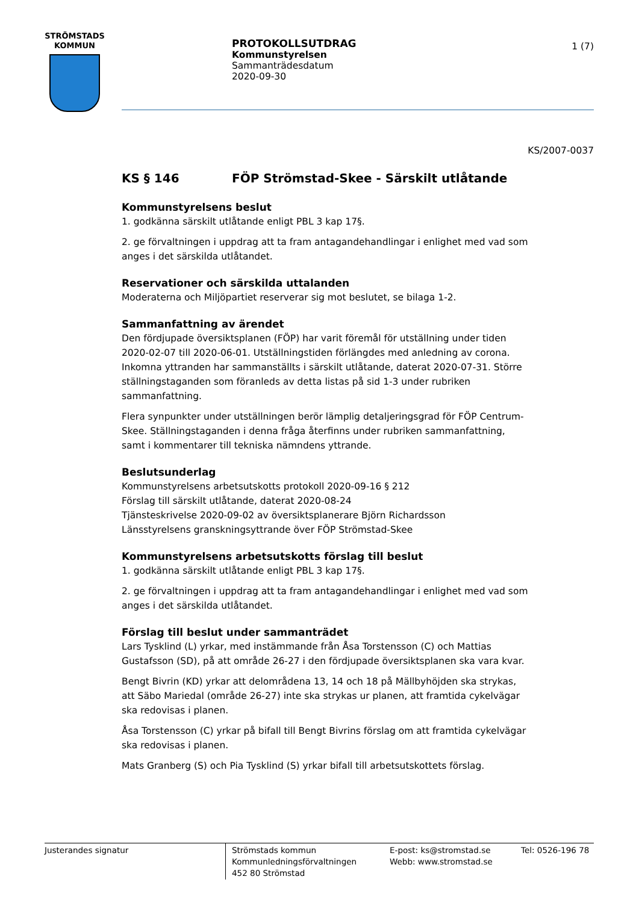STRÖMSTADS
KOMMUN
PROTOKOLLSUTDRAG
Kommunstyrelsen
Sammanträdesdatum
2020-09-30
1 (7)
KS/2007-0037
KS § 146 FÖP Strömstad-Skee - Särskilt utlåtande
Kommunstyrelsens beslut
1. godkänna särskilt utlåtande enligt PBL 3 kap 17§.
2. ge förvaltningen i uppdrag att ta fram antagandehandlingar i enlighet med vad som anges i det särskilda utlåtandet.
Reservationer och särskilda uttalanden
Moderaterna och Miljöpartiet reserverar sig mot beslutet, se bilaga 1-2.
Sammanfattning av ärendet
Den fördjupade översiktsplanen (FÖP) har varit föremål för utställning under tiden 2020-02-07 till 2020-06-01. Utställningstiden förlängdes med anledning av corona. Inkomna yttranden har sammanställts i särskilt utlåtande, daterat 2020-07-31. Större ställningstaganden som föranleds av detta listas på sid 1-3 under rubriken sammanfattning.
Flera synpunkter under utställningen berör lämplig detaljeringsgrad för FÖP Centrum-Skee. Ställningstaganden i denna fråga återfinns under rubriken sammanfattning, samt i kommentarer till tekniska nämndens yttrande.
Beslutsunderlag
Kommunstyrelsens arbetsutskotts protokoll 2020-09-16 § 212
Förslag till särskilt utlåtande, daterat 2020-08-24
Tjänsteskrivelse 2020-09-02 av översiktsplanerare Björn Richardsson
Länsstyrelsens granskningsyttrande över FÖP Strömstad-Skee
Kommunstyrelsens arbetsutskotts förslag till beslut
1. godkänna särskilt utlåtande enligt PBL 3 kap 17§.
2. ge förvaltningen i uppdrag att ta fram antagandehandlingar i enlighet med vad som anges i det särskilda utlåtandet.
Förslag till beslut under sammanträdet
Lars Tysklind (L) yrkar, med instämmande från Åsa Torstensson (C) och Mattias Gustafsson (SD), på att område 26-27 i den fördjupade översiktsplanen ska vara kvar.
Bengt Bivrin (KD) yrkar att delområdena 13, 14 och 18 på Mällbyhöjden ska strykas, att Säbo Mariedal (område 26-27) inte ska strykas ur planen, att framtida cykelvägar ska redovisas i planen.
Åsa Torstensson (C) yrkar på bifall till Bengt Bivrins förslag om att framtida cykelvägar ska redovisas i planen.
Mats Granberg (S) och Pia Tysklind (S) yrkar bifall till arbetsutskottets förslag.
Justerandes signatur
Strömstads kommun
Kommunledningsförvaltningen
452 80 Strömstad
E-post: ks@stromstad.se
Webb: www.stromstad.se
Tel: 0526-196 78